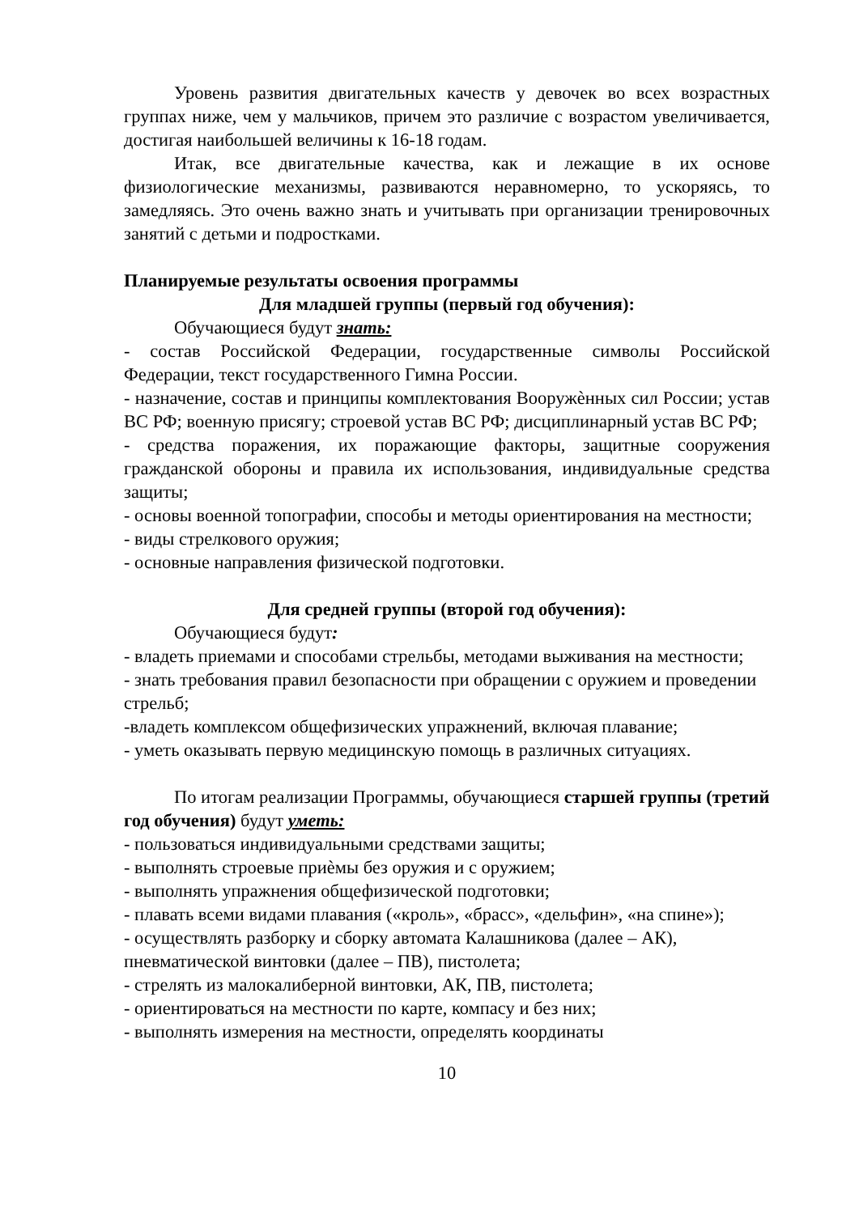Уровень развития двигательных качеств у девочек во всех возрастных группах ниже, чем у мальчиков, причем это различие с возрастом увеличивается, достигая наибольшей величины к 16-18 годам.
Итак, все двигательные качества, как и лежащие в их основе физиологические механизмы, развиваются неравномерно, то ускоряясь, то замедляясь. Это очень важно знать и учитывать при организации тренировочных занятий с детьми и подростками.
Планируемые результаты освоения программы
Для младшей группы (первый год обучения):
Обучающиеся будут знать:
- состав Российской Федерации, государственные символы Российской Федерации, текст государственного Гимна России.
- назначение, состав и принципы комплектования Вооружѐнных сил России; устав ВС РФ; военную присягу; строевой устав ВС РФ; дисциплинарный устав ВС РФ;
- средства поражения, их поражающие факторы, защитные сооружения гражданской обороны и правила их использования, индивидуальные средства защиты;
- основы военной топографии, способы и методы ориентирования на местности;
- виды стрелкового оружия;
- основные направления физической подготовки.
Для средней группы (второй год обучения):
Обучающиеся будут:
- владеть приемами и способами стрельбы, методами выживания на местности;
- знать требования правил безопасности при обращении с оружием и проведении стрельб;
-владеть комплексом общефизических упражнений, включая плавание;
- уметь оказывать первую медицинскую помощь в различных ситуациях.
По итогам реализации Программы, обучающиеся старшей группы (третий год обучения) будут уметь:
- пользоваться индивидуальными средствами защиты;
- выполнять строевые приѐмы без оружия и с оружием;
- выполнять упражнения общефизической подготовки;
- плавать всеми видами плавания («кроль», «брасс», «дельфин», «на спине»);
- осуществлять разборку и сборку автомата Калашникова (далее – АК), пневматической винтовки (далее – ПВ), пистолета;
- стрелять из малокалиберной винтовки, АК, ПВ, пистолета;
- ориентироваться на местности по карте, компасу и без них;
- выполнять измерения на местности, определять координаты
10